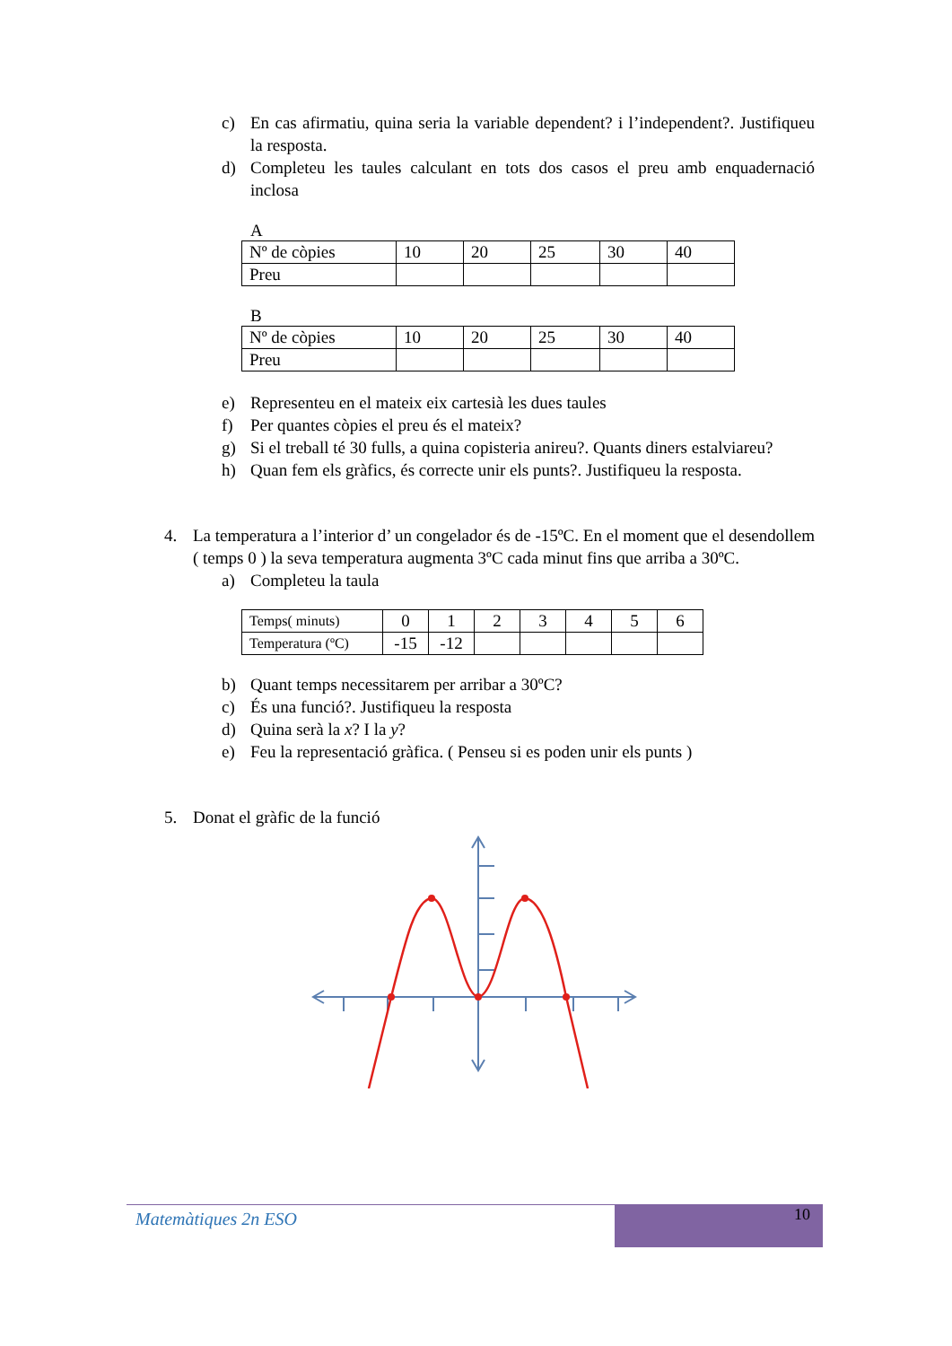c) En cas afirmatiu, quina seria la variable dependent? i l’independent?. Justifiqueu la resposta.
d) Completeu les taules calculant en tots dos casos el preu amb enquadernació inclosa
A
| Nº de còpies | 10 | 20 | 25 | 30 | 40 |
| Preu | | | | | |
B
| Nº de còpies | 10 | 20 | 25 | 30 | 40 |
| Preu | | | | | |
e) Representeu en el mateix eix cartesià les dues taules
f) Per quantes còpies el preu és el mateix?
g) Si el treball té 30 fulls, a quina copisteria anireu?. Quants diners estalviareu?
h) Quan fem els gràfics, és correcte unir els punts?. Justifiqueu la resposta.
4. La temperatura a l’interior d’ un congelador és de -15ºC. En el moment que el desendollem ( temps 0 ) la seva temperatura augmenta 3ºC cada minut fins que arriba a 30ºC.
a) Completeu la taula
| Temps( minuts) | 0 | 1 | 2 | 3 | 4 | 5 | 6 |
| Temperatura (ºC) | -15 | -12 | | | | | |
b) Quant temps necessitarem per arribar a 30ºC?
c) És una funció?. Justifiqueu la resposta
d) Quina serà la x? I la y?
e) Feu la representació gràfica. ( Penseu si es poden unir els punts )
5. Donat el gràfic de la funció
Matemàtiques 2n ESO
10